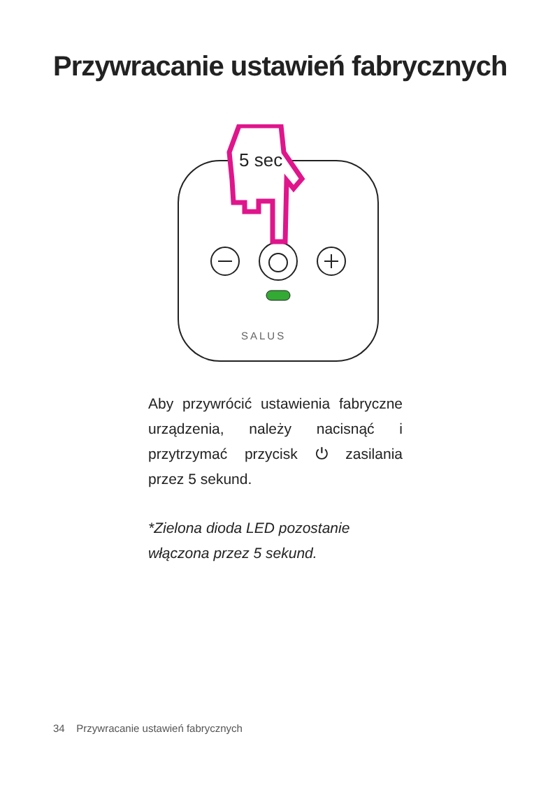Przywracanie ustawień fabrycznych
SALUS
5 sec
Aby przywrócić ustawienia fabryczne urządzenia, należy nacisnąć i przytrzymać przycisk ⏻ zasilania przez 5 sekund.
*Zielona dioda LED pozostanie
włączona przez 5 sekund.
34 Przywracanie ustawień fabrycznych